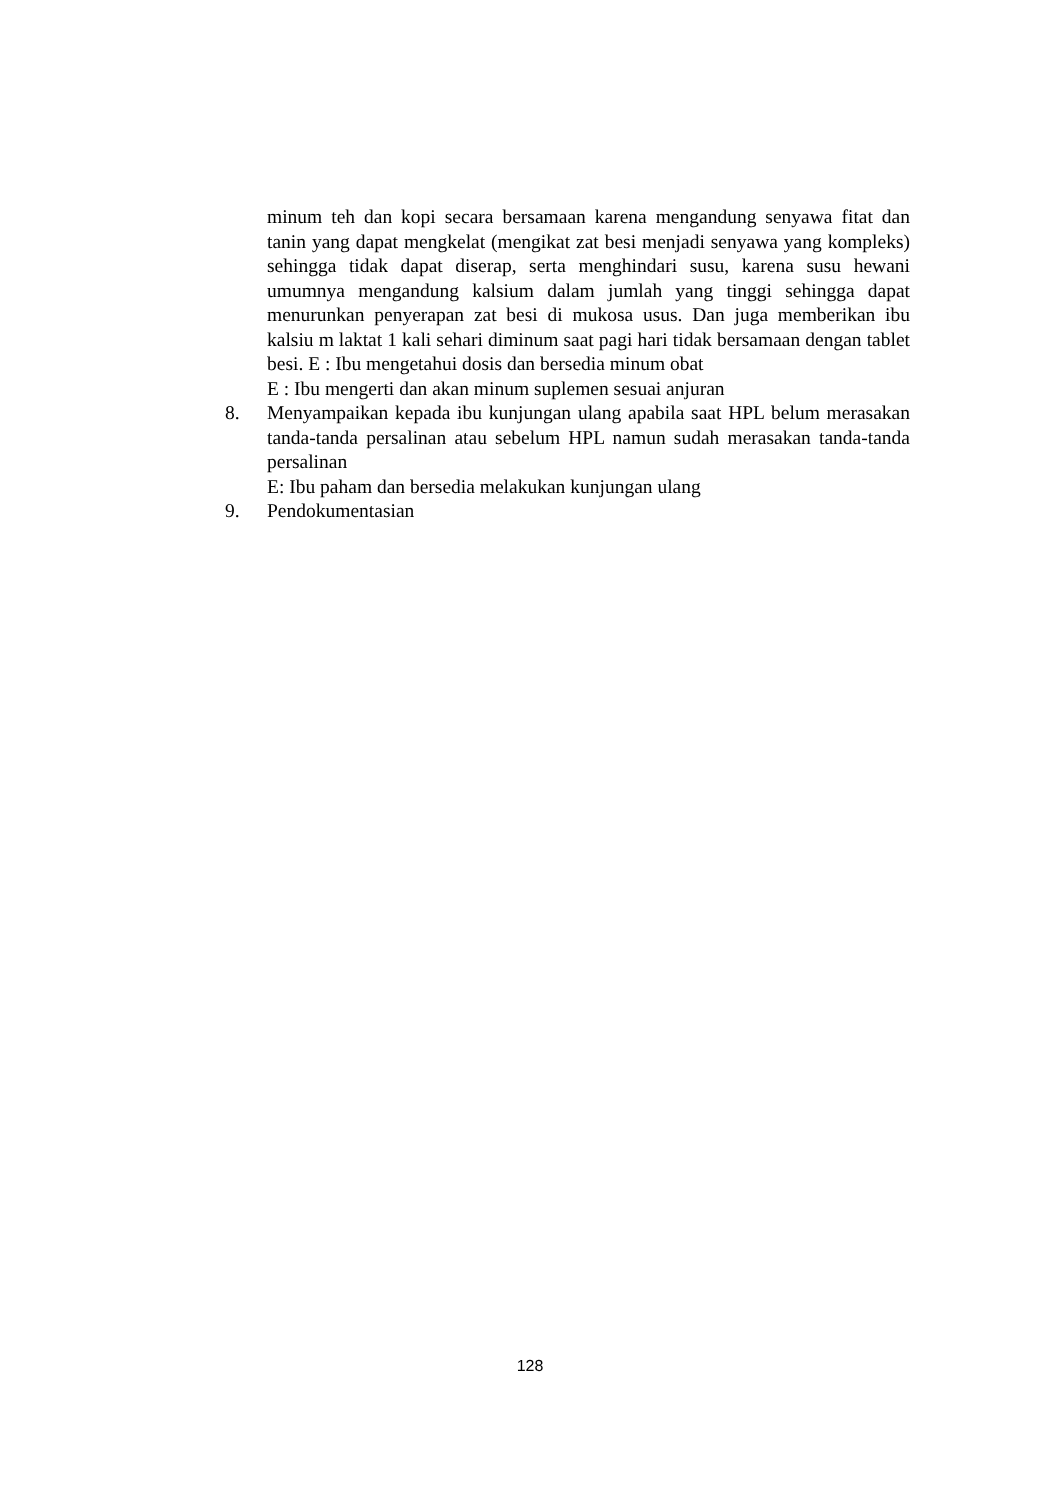minum teh dan kopi secara bersamaan karena mengandung senyawa fitat dan tanin yang dapat mengkelat (mengikat zat besi menjadi senyawa yang kompleks) sehingga tidak dapat diserap, serta menghindari susu, karena susu hewani umumnya mengandung kalsium dalam jumlah yang tinggi sehingga dapat menurunkan penyerapan zat besi di mukosa usus. Dan juga memberikan ibu kalsiu m laktat 1 kali sehari diminum saat pagi hari tidak bersamaan dengan tablet besi. E : Ibu mengetahui dosis dan bersedia minum obat
E : Ibu mengerti dan akan minum suplemen sesuai anjuran
8. Menyampaikan kepada ibu kunjungan ulang apabila saat HPL belum merasakan tanda-tanda persalinan atau sebelum HPL namun sudah merasakan tanda-tanda persalinan
E: Ibu paham dan bersedia melakukan kunjungan ulang
9. Pendokumentasian
128